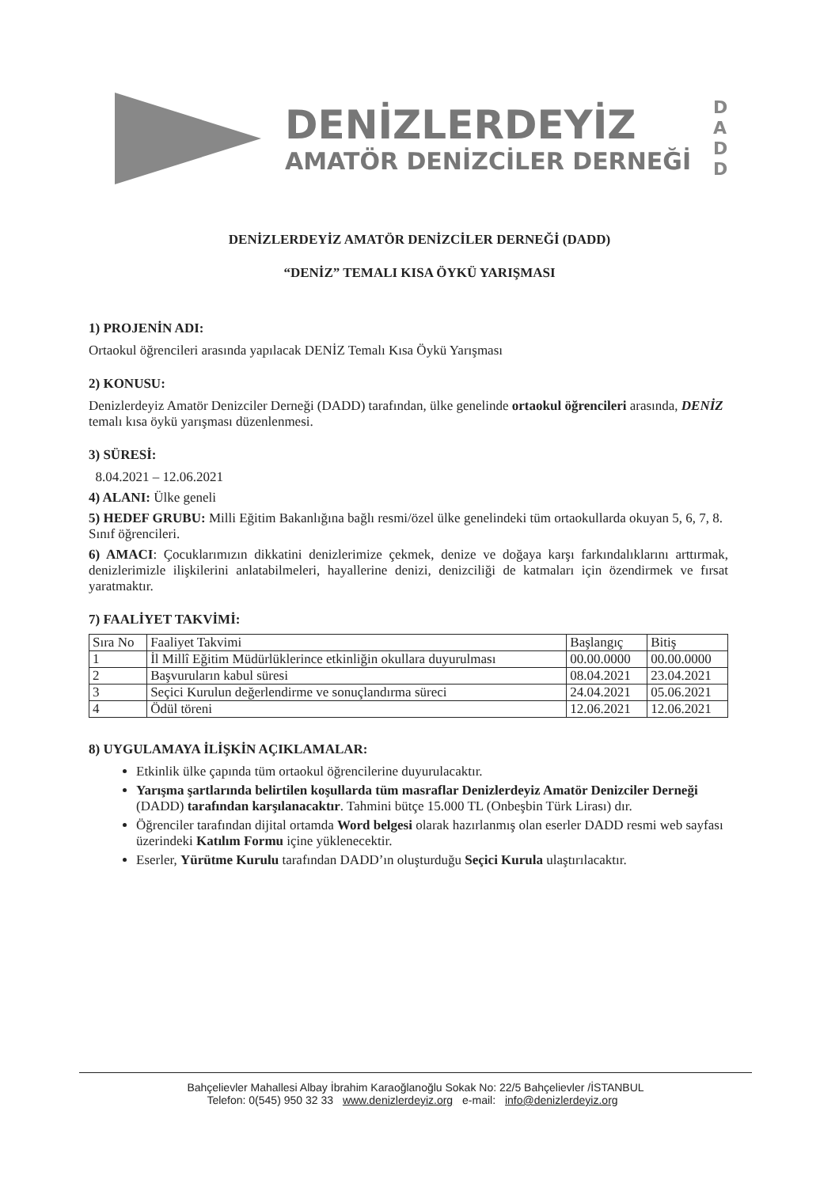DENİZLERDEYİZ
AMATÖR DENİZCİLER DERNEĞİ
DADD
DENİZLERDEYİZ AMATÖR DENİZCİLER DERNEĞİ (DADD)
“DENİZ” TEMALI KISA ÖYKÜ YARIŞMASI
1) PROJENİN ADI:
Ortaokul öğrencileri arasında yapılacak DENİZ Temalı Kısa Öykü Yarışması
2) KONUSU:
Denizlerdeyiz Amatör Denizciler Derneği (DADD) tarafından, ülke genelinde ortaokul öğrencileri arasında, DENİZ temalı kısa öykü yarışması düzenlenmesi.
3) SÜRESİ:
8.04.2021 – 12.06.2021
4) ALANI: Ülke geneli
5) HEDEF GRUBU: Milli Eğitim Bakanlığına bağlı resmi/özel ülke genelindeki tüm ortaokullarda okuyan 5, 6, 7, 8. Sınıf öğrencileri.
6) AMACI: Çocuklarımızın dikkatini denizlerimize çekmek, denize ve doğaya karşı farkındalıklarını arttırmak, denizlerimizle ilişkilerini anlatabilmeleri, hayallerine denizi, denizciliği de katmaları için özendirmek ve fırsat yaratmaktır.
7) FAALİYET TAKVİMİ:
| Sıra No | Faaliyet Takvimi | Başlangıç | Bitiş |
| --- | --- | --- | --- |
| 1 | İl Millî Eğitim Müdürlüklerince etkinliğin okullara duyurulması | 00.00.0000 | 00.00.0000 |
| 2 | Başvuruların kabul süresi | 08.04.2021 | 23.04.2021 |
| 3 | Seçici Kurulun değerlendirme ve sonuçlandırma süreci | 24.04.2021 | 05.06.2021 |
| 4 | Ödül töreni | 12.06.2021 | 12.06.2021 |
8) UYGULAMAYA İLİŞKİN AÇIKLAMALAR:
Etkinlik ülke çapında tüm ortaokul öğrencilerine duyurulacaktır.
Yarışma şartlarında belirtilen koşullarda tüm masraflar Denizlerdeyiz Amatör Denizciler Derneği (DADD) tarafından karşılanacaktır. Tahmini bütçe 15.000 TL (Onbeşbin Türk Lirası) dır.
Öğrenciler tarafından dijital ortamda Word belgesi olarak hazırlanmış olan eserler DADD resmi web sayfası üzerindeki Katılım Formu içine yüklenecektir.
Eserler, Yürütme Kurulu tarafından DADD’ın oluşturduğu Seçici Kurula ulaştırılacaktır.
Bahçelievler Mahallesi Albay İbrahim Karaoğlanoğlu Sokak No: 22/5 Bahçelievler /İSTANBUL
Telefon: 0(545) 950 32 33 www.denizlerdeyiz.org e-mail: info@denizlerdeyiz.org